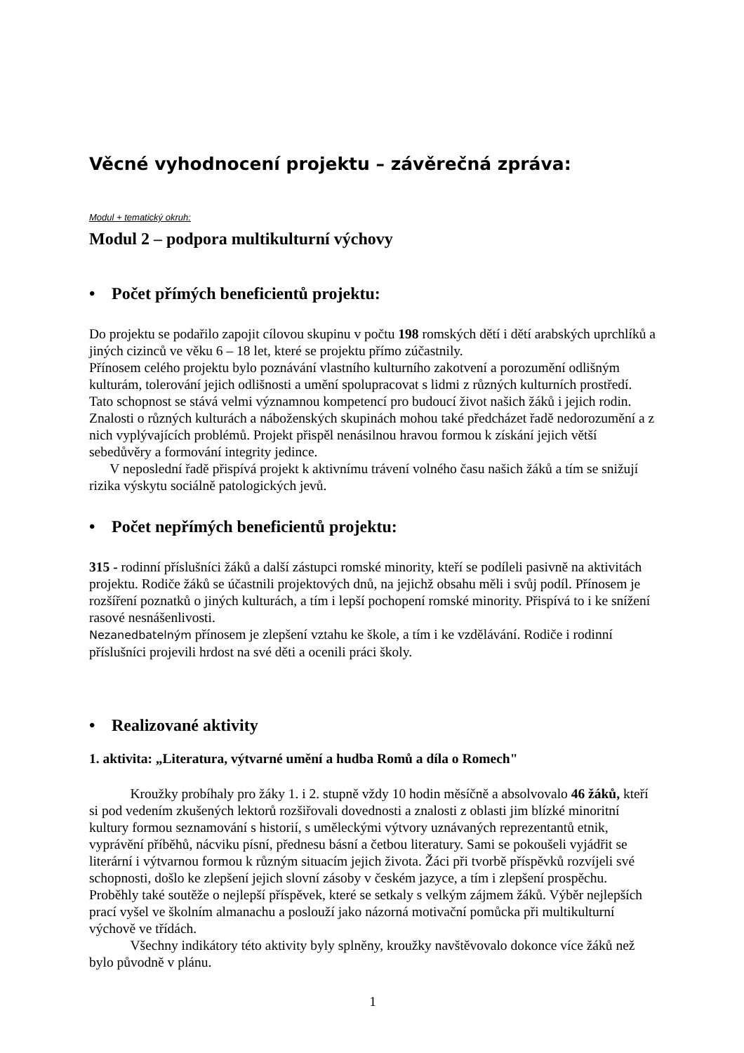Věcné vyhodnocení projektu – závěrečná zpráva:
Modul + tematický okruh:
Modul 2 – podpora multikulturní výchovy
• Počet přímých beneficientů projektu:
Do projektu se podařilo zapojit cílovou skupinu v počtu 198 romských dětí i dětí arabských uprchlíků a jiných cizinců ve věku 6 – 18 let, které se projektu přímo zúčastnily.
Přínosem celého projektu bylo poznávání vlastního kulturního zakotvení a porozumění odlišným kulturám, tolerování jejich odlišnosti a umění spolupracovat s lidmi z různých kulturních prostředí. Tato schopnost se stává velmi významnou kompetencí pro budoucí život našich žáků i jejich rodin. Znalosti o různých kulturách a náboženských skupinách mohou také předcházet řadě nedorozumění a z nich vyplývajících problémů. Projekt přispěl nenásilnou hravou formou k získání jejich větší sebedůvěry a formování integrity jedince.
V neposlední řadě přispívá projekt k aktivnímu trávení volného času našich žáků a tím se snižují rizika výskytu sociálně patologických jevů.
• Počet nepřímých beneficientů projektu:
315 - rodinní příslušníci žáků a další zástupci romské minority, kteří se podíleli pasivně na aktivitách projektu. Rodiče žáků se účastnili projektových dnů, na jejichž obsahu měli i svůj podíl. Přínosem je rozšíření poznatků o jiných kulturách, a tím i lepší pochopení romské minority. Přispívá to i ke snížení rasové nesnášenlivosti.
Nezanedbatelným přínosem je zlepšení vztahu ke škole, a tím i ke vzdělávání. Rodiče i rodinní příslušníci projevili hrdost na své děti a ocenili práci školy.
• Realizované aktivity
1. aktivita: „Literatura, výtvarné umění a hudba Romů a díla o Romech"
Kroužky probíhaly pro žáky 1. i 2. stupně vždy 10 hodin měsíčně a absolvovalo 46 žáků, kteří si pod vedením zkušených lektorů rozšiřovali dovednosti a znalosti z oblasti jim blízké minoritní kultury formou seznamování s historií, s uměleckými výtvory uznávaných reprezentantů etnik, vyprávění příběhů, nácviku písní, přednesu básní a četbou literatury. Sami se pokoušeli vyjádřit se literární i výtvarnou formou k různým situacím jejich života. Žáci při tvorbě příspěvků rozvíjeli své schopnosti, došlo ke zlepšení jejich slovní zásoby v českém jazyce, a tím i zlepšení prospěchu. Proběhly také soutěže o nejlepší příspěvek, které se setkaly s velkým zájmem žáků. Výběr nejlepších prací vyšel ve školním almanachu a poslouží jako názorná motivační pomůcka při multikulturní výchově ve třídách.
Všechny indikátory této aktivity byly splněny, kroužky navštěvovalo dokonce více žáků než bylo původně v plánu.
1